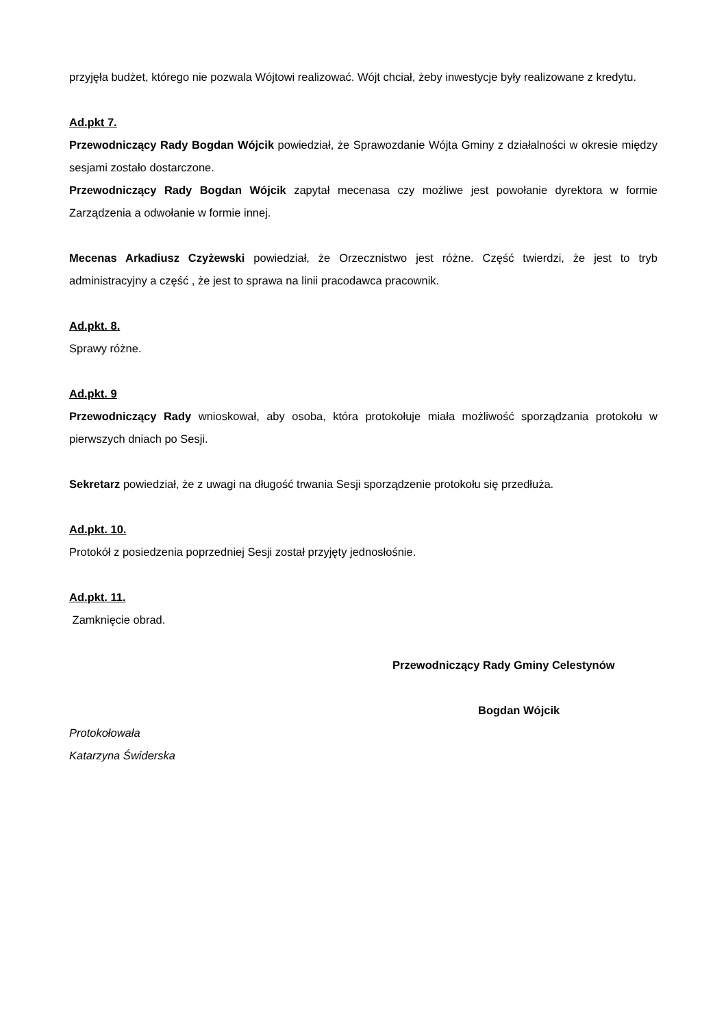przyjęła budżet, którego nie pozwala Wójtowi realizować. Wójt chciał, żeby inwestycje były realizowane z kredytu.
Ad.pkt 7.
Przewodniczący Rady Bogdan Wójcik powiedział, że Sprawozdanie Wójta Gminy z działalności w okresie między sesjami zostało dostarczone.
Przewodniczący Rady Bogdan Wójcik zapytał mecenasa czy możliwe jest powołanie dyrektora w formie Zarządzenia a odwołanie w formie innej.
Mecenas Arkadiusz Czyżewski powiedział, że Orzecznistwo jest różne. Część twierdzi, że jest to tryb administracyjny a część , że jest to sprawa na linii pracodawca pracownik.
Ad.pkt. 8.
Sprawy różne.
Ad.pkt. 9
Przewodniczący Rady wnioskował, aby osoba, która protokołuje miała możliwość sporządzania protokołu w pierwszych dniach po Sesji.
Sekretarz powiedział, że z uwagi na długość trwania Sesji sporządzenie protokołu się przedłuża.
Ad.pkt. 10.
Protokół z posiedzenia poprzedniej Sesji został przyjęty jednosłośnie.
Ad.pkt. 11.
Zamknięcie obrad.
Przewodniczący Rady Gminy Celestynów
Bogdan Wójcik
Protokołowała
Katarzyna Świderska